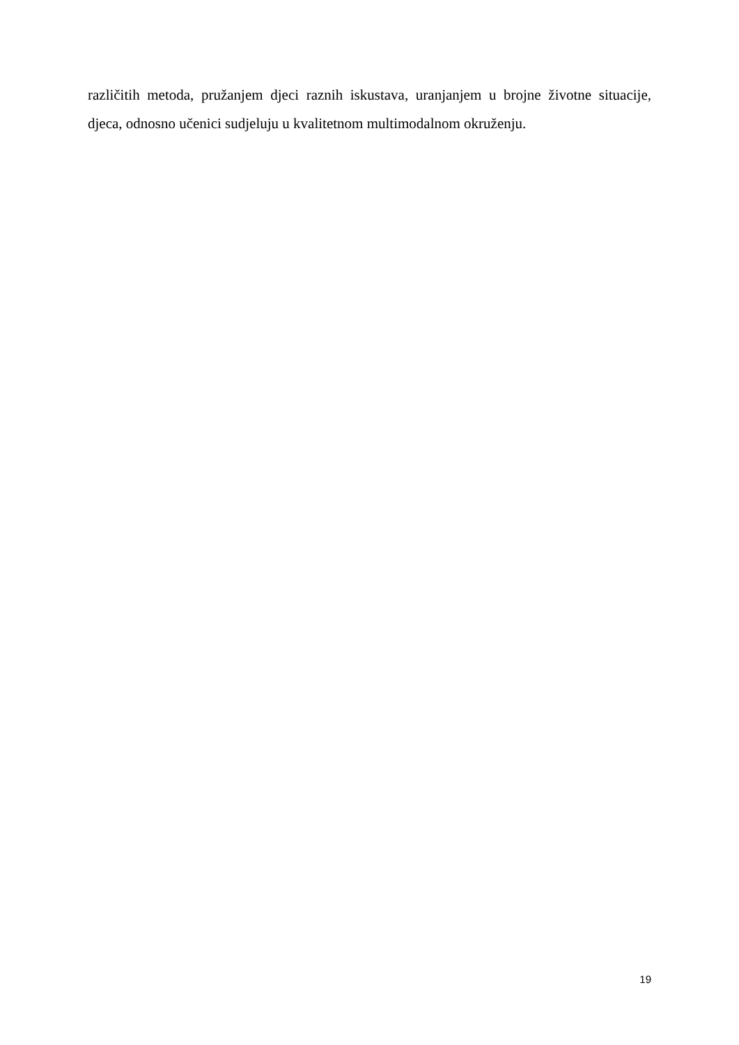različitih metoda, pružanjem djeci raznih iskustava, uranjanjem u brojne životne situacije, djeca, odnosno učenici sudjeluju u kvalitetnom multimodalnom okruženju.
19